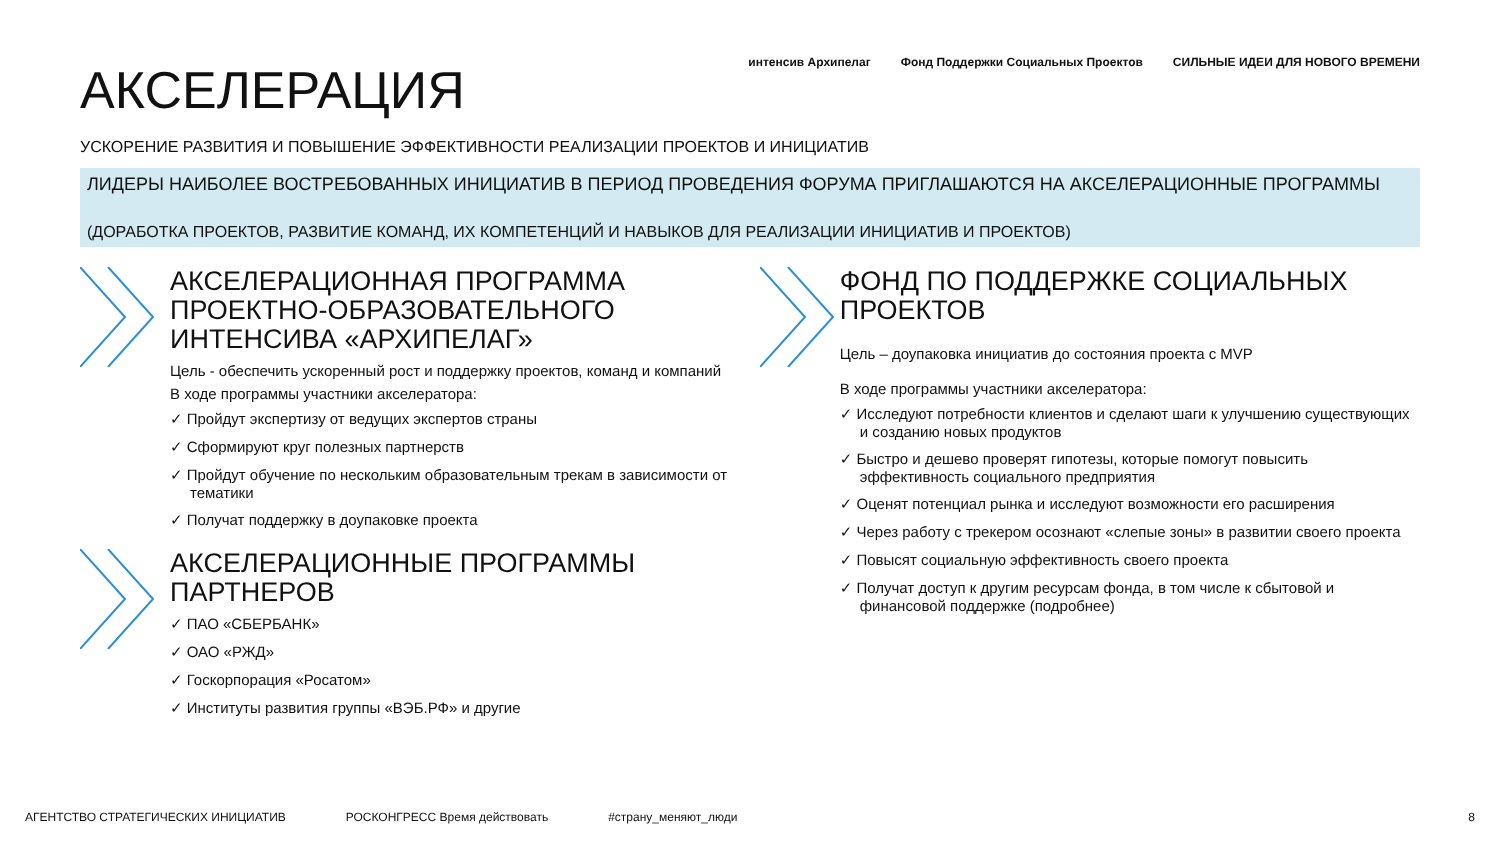АКСЕЛЕРАЦИЯ
интенсив Архипелаг Фонд Поддержки Социальных Проектов СИЛЬНЫЕ ИДЕИ ДЛЯ НОВОГО ВРЕМЕНИ
УСКОРЕНИЕ РАЗВИТИЯ И ПОВЫШЕНИЕ ЭФФЕКТИВНОСТИ РЕАЛИЗАЦИИ ПРОЕКТОВ И ИНИЦИАТИВ
ЛИДЕРЫ НАИБОЛЕЕ ВОСТРЕБОВАННЫХ ИНИЦИАТИВ В ПЕРИОД ПРОВЕДЕНИЯ ФОРУМА ПРИГЛАШАЮТСЯ НА АКСЕЛЕРАЦИОННЫЕ ПРОГРАММЫ
(ДОРАБОТКА ПРОЕКТОВ, РАЗВИТИЕ КОМАНД, ИХ КОМПЕТЕНЦИЙ И НАВЫКОВ ДЛЯ РЕАЛИЗАЦИИ ИНИЦИАТИВ И ПРОЕКТОВ)
АКСЕЛЕРАЦИОННАЯ ПРОГРАММА ПРОЕКТНО-ОБРАЗОВАТЕЛЬНОГО ИНТЕНСИВА «АРХИПЕЛАГ»
Цель - обеспечить ускоренный рост и поддержку проектов, команд и компаний
В ходе программы участники акселератора:
✓ Пройдут экспертизу от ведущих экспертов страны
✓ Сформируют круг полезных партнерств
✓ Пройдут обучение по нескольким образовательным трекам в зависимости от тематики
✓ Получат поддержку в доупаковке проекта
АКСЕЛЕРАЦИОННЫЕ ПРОГРАММЫ ПАРТНЕРОВ
✓ ПАО «СБЕРБАНК»
✓ ОАО «РЖД»
✓ Госкорпорация «Росатом»
✓ Институты развития группы «ВЭБ.РФ» и другие
ФОНД ПО ПОДДЕРЖКЕ СОЦИАЛЬНЫХ ПРОЕКТОВ
Цель – доупаковка инициатив до состояния проекта с MVP
В ходе программы участники акселератора:
✓ Исследуют потребности клиентов и сделают шаги к улучшению существующих и созданию новых продуктов
✓ Быстро и дешево проверят гипотезы, которые помогут повысить эффективность социального предприятия
✓ Оценят потенциал рынка и исследуют возможности его расширения
✓ Через работу с трекером осознают «слепые зоны» в развитии своего проекта
✓ Повысят социальную эффективность своего проекта
✓ Получат доступ к другим ресурсам фонда, в том числе к сбытовой и финансовой поддержке (подробнее)
АГЕНТСТВО СТРАТЕГИЧЕСКИХ ИНИЦИАТИВ РОСКОНГРЕСС Время действовать #страну_меняют_люди 8